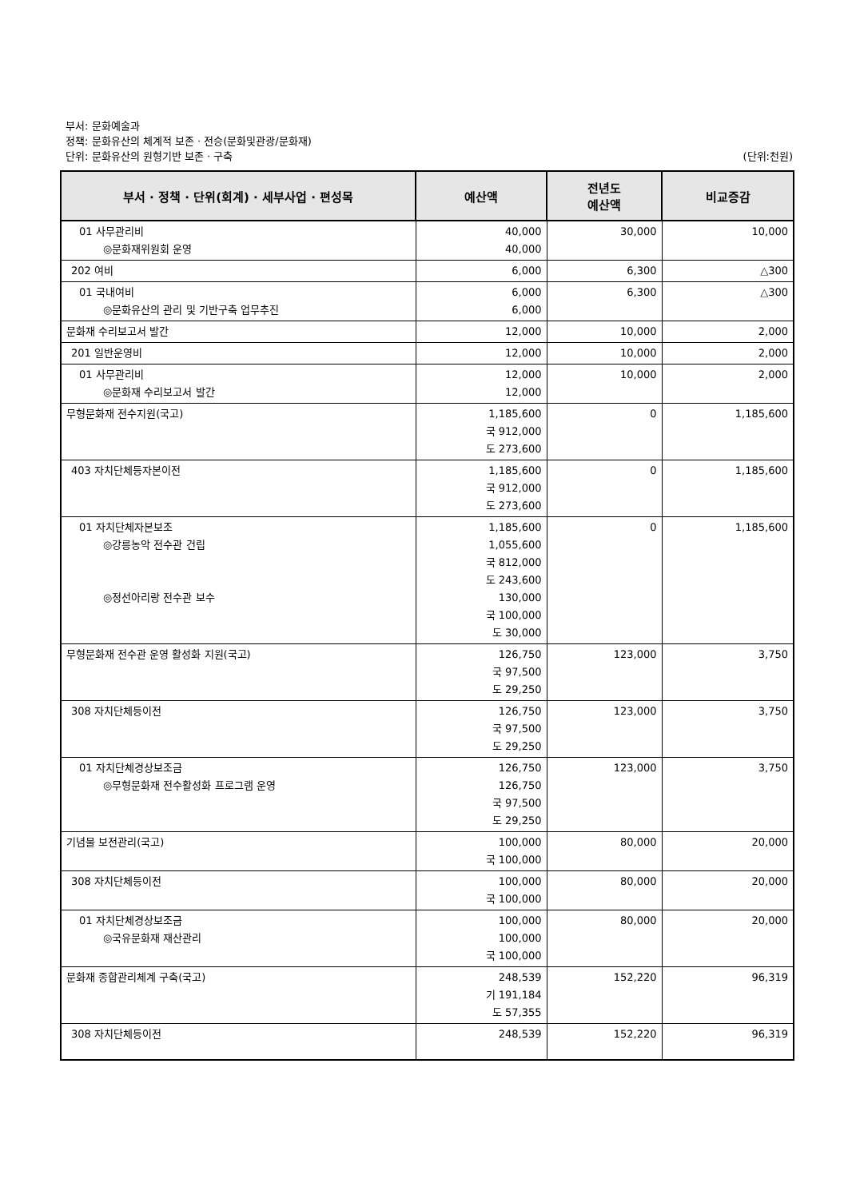부서: 문화예술과
정책: 문화유산의 체계적 보존 · 전승(문화및관광/문화재)
단위: 문화유산의 원형기반 보존 · 구축 (단위:천원)
| 부서 · 정책 · 단위(회계) · 세부사업 · 편성목 | 예산액 | 전년도 예산액 | 비교증감 |
| --- | --- | --- | --- |
| 01 사무관리비 ◎문화재위원회 운영 | 40,000 40,000 | 30,000 | 10,000 |
| 202 여비 | 6,000 | 6,300 | △300 |
| 01 국내여비 ◎문화유산의 관리 및 기반구축 업무추진 | 6,000 6,000 | 6,300 | △300 |
| 문화재 수리보고서 발간 | 12,000 | 10,000 | 2,000 |
| 201 일반운영비 | 12,000 | 10,000 | 2,000 |
| 01 사무관리비 ◎문화재 수리보고서 발간 | 12,000 12,000 | 10,000 | 2,000 |
| 무형문화재 전수지원(국고) | 1,185,600 국 912,000 도 273,600 | 0 | 1,185,600 |
| 403 자치단체등자본이전 | 1,185,600 국 912,000 도 273,600 | 0 | 1,185,600 |
| 01 자치단체자본보조 ◎강릉농악 전수관 건립 ◎정선아리랑 전수관 보수 | 1,185,600 1,055,600 국 812,000 도 243,600 130,000 국 100,000 도 30,000 | 0 | 1,185,600 |
| 무형문화재 전수관 운영 활성화 지원(국고) | 126,750 국 97,500 도 29,250 | 123,000 | 3,750 |
| 308 자치단체등이전 | 126,750 국 97,500 도 29,250 | 123,000 | 3,750 |
| 01 자치단체경상보조금 ◎무형문화재 전수활성화 프로그램 운영 | 126,750 126,750 국 97,500 도 29,250 | 123,000 | 3,750 |
| 기념물 보전관리(국고) | 100,000 국 100,000 | 80,000 | 20,000 |
| 308 자치단체등이전 | 100,000 국 100,000 | 80,000 | 20,000 |
| 01 자치단체경상보조금 ◎국유문화재 재산관리 | 100,000 100,000 국 100,000 | 80,000 | 20,000 |
| 문화재 종합관리체계 구축(국고) | 248,539 기 191,184 도 57,355 | 152,220 | 96,319 |
| 308 자치단체등이전 | 248,539 | 152,220 | 96,319 |